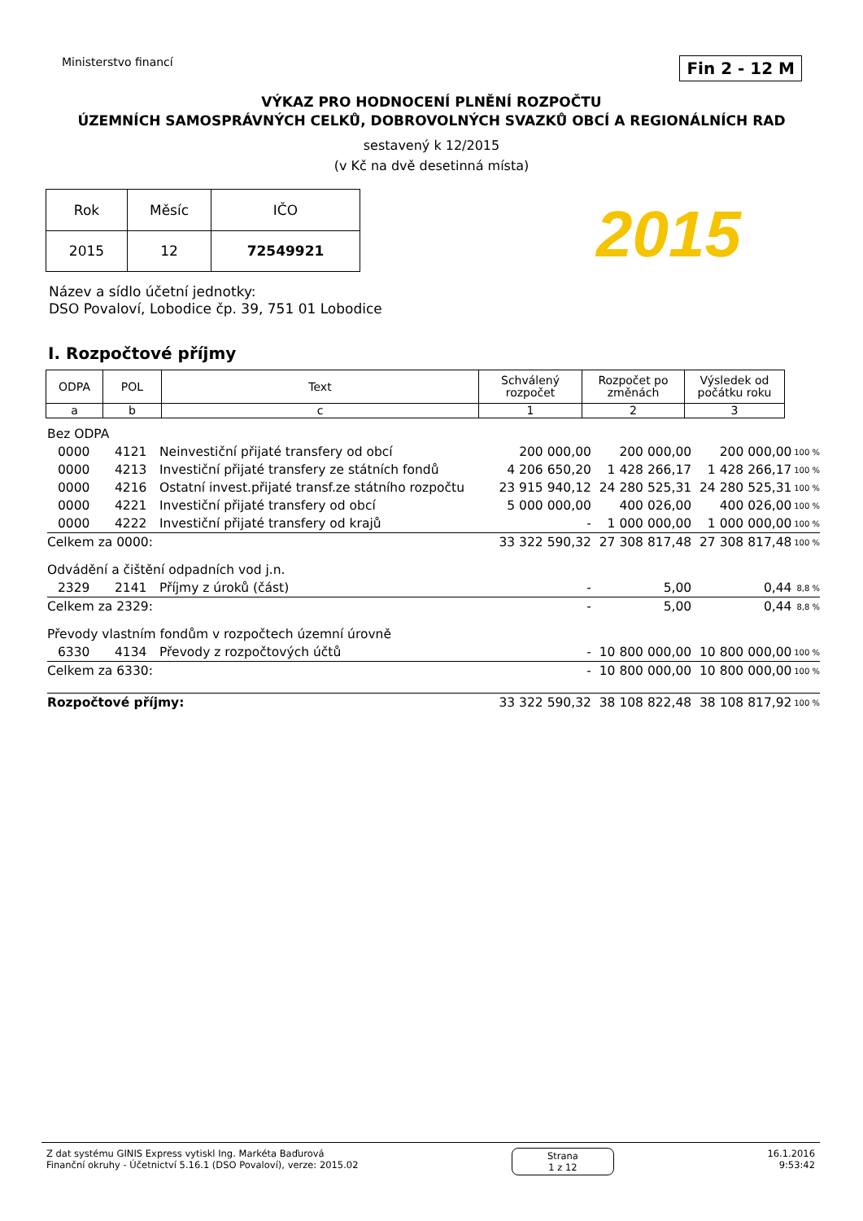Ministerstvo financí
Fin 2 - 12 M
VÝKAZ PRO HODNOCENÍ PLNĚNÍ ROZPOČTU
ÚZEMNÍCH SAMOSPRÁVNÝCH CELKŮ, DOBROVOLNÝCH SVAZKŮ OBCÍ A REGIONÁLNÍCH RAD
sestavený k 12/2015
(v Kč na dvě desetinná místa)
| Rok | Měsíc | IČO |
| 2015 | 12 | 72549921 |
2015
Název a sídlo účetní jednotky:
DSO Povaloví, Lobodice čp. 39, 751 01 Lobodice
I. Rozpočtové příjmy
| ODPA | POL | Text | Schválený rozpočet | Rozpočet po změnách | Výsledek od počátku roku |
| --- | --- | --- | --- | --- | --- |
| a | b | c | 1 | 2 | 3 |
| Bez ODPA | | | | | | |
| 0000 | 4121 | Neinvestiční přijaté transfery od obcí | 200 000,00 | 200 000,00 | 200 000,00 | 100 % |
| 0000 | 4213 | Investiční přijaté transfery ze státních fondů | 4 206 650,20 | 1 428 266,17 | 1 428 266,17 | 100 % |
| 0000 | 4216 | Ostatní invest.přijaté transf.ze státního rozpočtu | 23 915 940,12 | 24 280 525,31 | 24 280 525,31 | 100 % |
| 0000 | 4221 | Investiční přijaté transfery od obcí | 5 000 000,00 | 400 026,00 | 400 026,00 | 100 % |
| 0000 | 4222 | Investiční přijaté transfery od krajů | - | 1 000 000,00 | 1 000 000,00 | 100 % |
| Celkem za 0000: | | | 33 322 590,32 | 27 308 817,48 | 27 308 817,48 | 100 % |
| Odvádění a čištění odpadních vod j.n. | | | | | | |
| 2329 | 2141 | Příjmy z úroků (část) | - | 5,00 | 0,44 | 8,8 % |
| Celkem za 2329: | | | - | 5,00 | 0,44 | 8,8 % |
| Převody vlastním fondům v rozpočtech územní úrovně | | | | | | |
| 6330 | 4134 | Převody z rozpočtových účtů | - | 10 800 000,00 | 10 800 000,00 | 100 % |
| Celkem za 6330: | | | - | 10 800 000,00 | 10 800 000,00 | 100 % |
| Rozpočtové příjmy: | | | 33 322 590,32 | 38 108 822,48 | 38 108 817,92 | 100 % |
Z dat systému GINIS Express vytiskl Ing. Markéta Baďurová
Finanční okruhy - Účetnictví 5.16.1 (DSO Povaloví), verze: 2015.02
Strana
1 z 12
16.1.2016
9:53:42